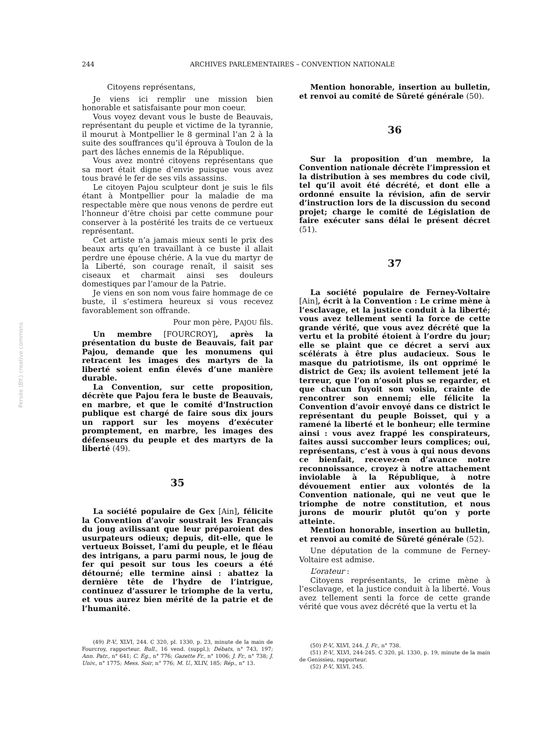244 ARCHIVES PARLEMENTAIRES – CONVENTION NATIONALE
Citoyens représentans,
Je viens ici remplir une mission bien honorable et satisfaisante pour mon coeur.
Vous voyez devant vous le buste de Beauvais, représentant du peuple et victime de la tyrannie, il mourut à Montpellier le 8 germinal l’an 2 à la suite des souffrances qu’il éprouva à Toulon de la part des lâches ennemis de la République.
Vous avez montré citoyens représentans que sa mort était digne d’envie puisque vous avez tous bravé le fer de ses vils assassins.
Le citoyen Pajou sculpteur dont je suis le fils étant à Montpellier pour la maladie de ma respectable mère que nous venons de perdre eut l’honneur d’être choisi par cette commune pour conserver à la postérité les traits de ce vertueux représentant.
Cet artiste n’a jamais mieux senti le prix des beaux arts qu’en travaillant à ce buste il allait perdre une épouse chérie. A la vue du martyr de la Liberté, son courage renaît, il saisit ses ciseaux et charmait ainsi ses douleurs domestiques par l’amour de la Patrie.
Je viens en son nom vous faire hommage de ce buste, il s’estimera heureux si vous recevez favorablement son offrande.
Pour mon père, PAJOU fils.
Un membre [FOURCROY], après la présentation du buste de Beauvais, fait par Pajou, demande que les monumens qui retracent les images des martyrs de la liberté soient enfin élevés d’une manière durable.
La Convention, sur cette proposition, décrète que Pajou fera le buste de Beauvais, en marbre, et que le comité d'Instruction publique est chargé de faire sous dix jours un rapport sur les moyens d’exécuter promptement, en marbre, les images des défenseurs du peuple et des martyrs de la liberté (49).
35
La société populaire de Gex [Ain], félicite la Convention d’avoir soustrait les Français du joug avilissant que leur préparoient des usurpateurs odieux; depuis, dit-elle, que le vertueux Boisset, l’ami du peuple, et le fléau des intrigans, a paru parmi nous, le joug de fer qui pesoit sur tous les coeurs a été détourné; elle termine ainsi : abattez la dernière tête de l’hydre de l’intrigue, continuez d’assurer le triomphe de la vertu, et vous aurez bien mérité de la patrie et de l’humanité.
(49) P.-V., XLVI, 244. C 320, pl. 1330, p. 23, minute de la main de Fourcroy, rapporteur. Bull., 16 vend. (suppl.); Débats, n° 743, 197; Ann. Patr., n° 641; C. Eg., n° 776; Gazette Fr., n° 1006; J. Fr., n° 738; J. Univ., n° 1775; Mess. Soir, n° 776; M. U., XLIV, 185; Rép., n° 13.
Mention honorable, insertion au bulletin, et renvoi au comité de Sûreté générale (50).
36
Sur la proposition d’un membre, la Convention nationale décrète l’impression et la distribution à ses membres du code civil, tel qu’il avoit été décrété, et dont elle a ordonné ensuite la révision, afin de servir d’instruction lors de la discussion du second projet; charge le comité de Législation de faire exécuter sans délai le présent décret (51).
37
La société populaire de Ferney-Voltaire [Ain], écrit à la Convention : Le crime mène à l’esclavage, et la justice conduit à la liberté; vous avez tellement senti la force de cette grande vérité, que vous avez décrété que la vertu et la probité étoient à l’ordre du jour; elle se plaint que ce décret a servi aux scélérats à être plus audacieux. Sous le masque du patriotisme, ils ont opprimé le district de Gex; ils avoient tellement jeté la terreur, que l’on n’osoit plus se regarder, et que chacun fuyoit son voisin, crainte de rencontrer son ennemi; elle félicite la Convention d’avoir envoyé dans ce district le représentant du peuple Boisset, qui y a ramené la liberté et le bonheur; elle termine ainsi : vous avez frappé les conspirateurs, faites aussi succomber leurs complices; oui, représentans, c’est à vous à qui nous devons ce bienfait, recevez-en d’avance notre reconnoissance, croyez à notre attachement inviolable à la République, à notre dévouement entier aux volontés de la Convention nationale, qui ne veut que le triomphe de notre constitution, et nous jurons de mourir plutôt qu’on y porte atteinte.
Mention honorable, insertion au bulletin, et renvoi au comité de Sûreté générale (52).
Une députation de la commune de Ferney-Voltaire est admise.
L’orateur :
Citoyens représentants, le crime mène à l’esclavage, et la justice conduit à la liberté. Vous avez tellement senti la force de cette grande vérité que vous avez décrété que la vertu et la
(50) P.-V., XLVI, 244. J. Fr., n° 738.
(51) P.-V., XLVI, 244-245. C 320, pl. 1330, p. 19, minute de la main de Genissieu, rapporteur.
(52) P.-V., XLVI, 245.
Persée (BY:) creative commons